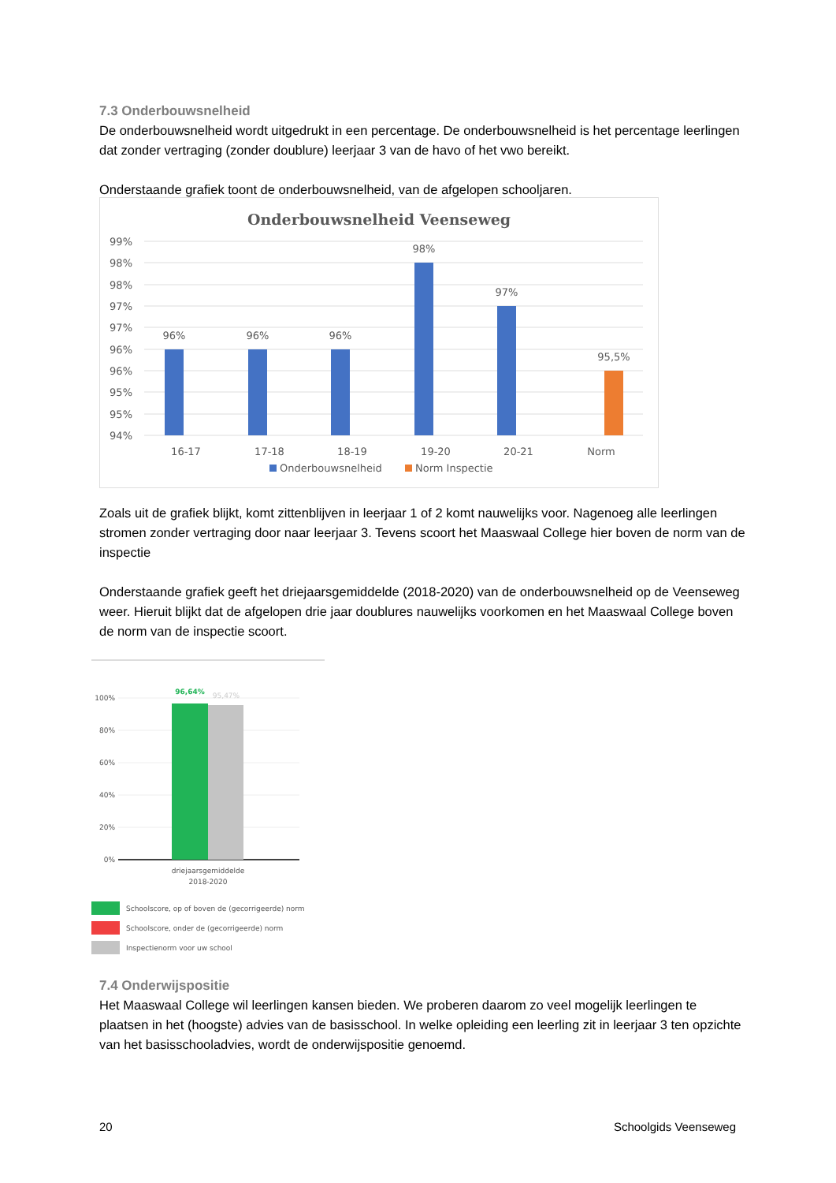7.3 Onderbouwsnelheid
De onderbouwsnelheid wordt uitgedrukt in een percentage. De onderbouwsnelheid is het percentage leerlingen dat zonder vertraging (zonder doublure) leerjaar 3 van de havo of het vwo bereikt.
Onderstaande grafiek toont de onderbouwsnelheid, van de afgelopen schooljaren.
Onderbouwsnelheid Veenseweg
99%
98%
98%
97%
97%
96%
96%
95%
95%
94%
96%
96%
96%
98%
97%
95,5%
16-17
17-18
18-19
19-20
20-21
Norm
Onderbouwsnelheid
Norm Inspectie
Zoals uit de grafiek blijkt, komt zittenblijven in leerjaar 1 of 2 komt nauwelijks voor. Nagenoeg alle leerlingen stromen zonder vertraging door naar leerjaar 3. Tevens scoort het Maaswaal College hier boven de norm van de inspectie
Onderstaande grafiek geeft het driejaarsgemiddelde (2018-2020) van de onderbouwsnelheid op de Veenseweg weer. Hieruit blijkt dat de afgelopen drie jaar doublures nauwelijks voorkomen en het Maaswaal College boven de norm van de inspectie scoort.
100%
80%
60%
40%
20%
0%
96,64%
95,47%
driejaarsgemiddelde
2018-2020
Schoolscore, op of boven de (gecorrigeerde) norm
Schoolscore, onder de (gecorrigeerde) norm
Inspectienorm voor uw school
7.4 Onderwijspositie
Het Maaswaal College wil leerlingen kansen bieden. We proberen daarom zo veel mogelijk leerlingen te plaatsen in het (hoogste) advies van de basisschool. In welke opleiding een leerling zit in leerjaar 3 ten opzichte van het basisschooladvies, wordt de onderwijspositie genoemd.
20 Schoolgids Veenseweg